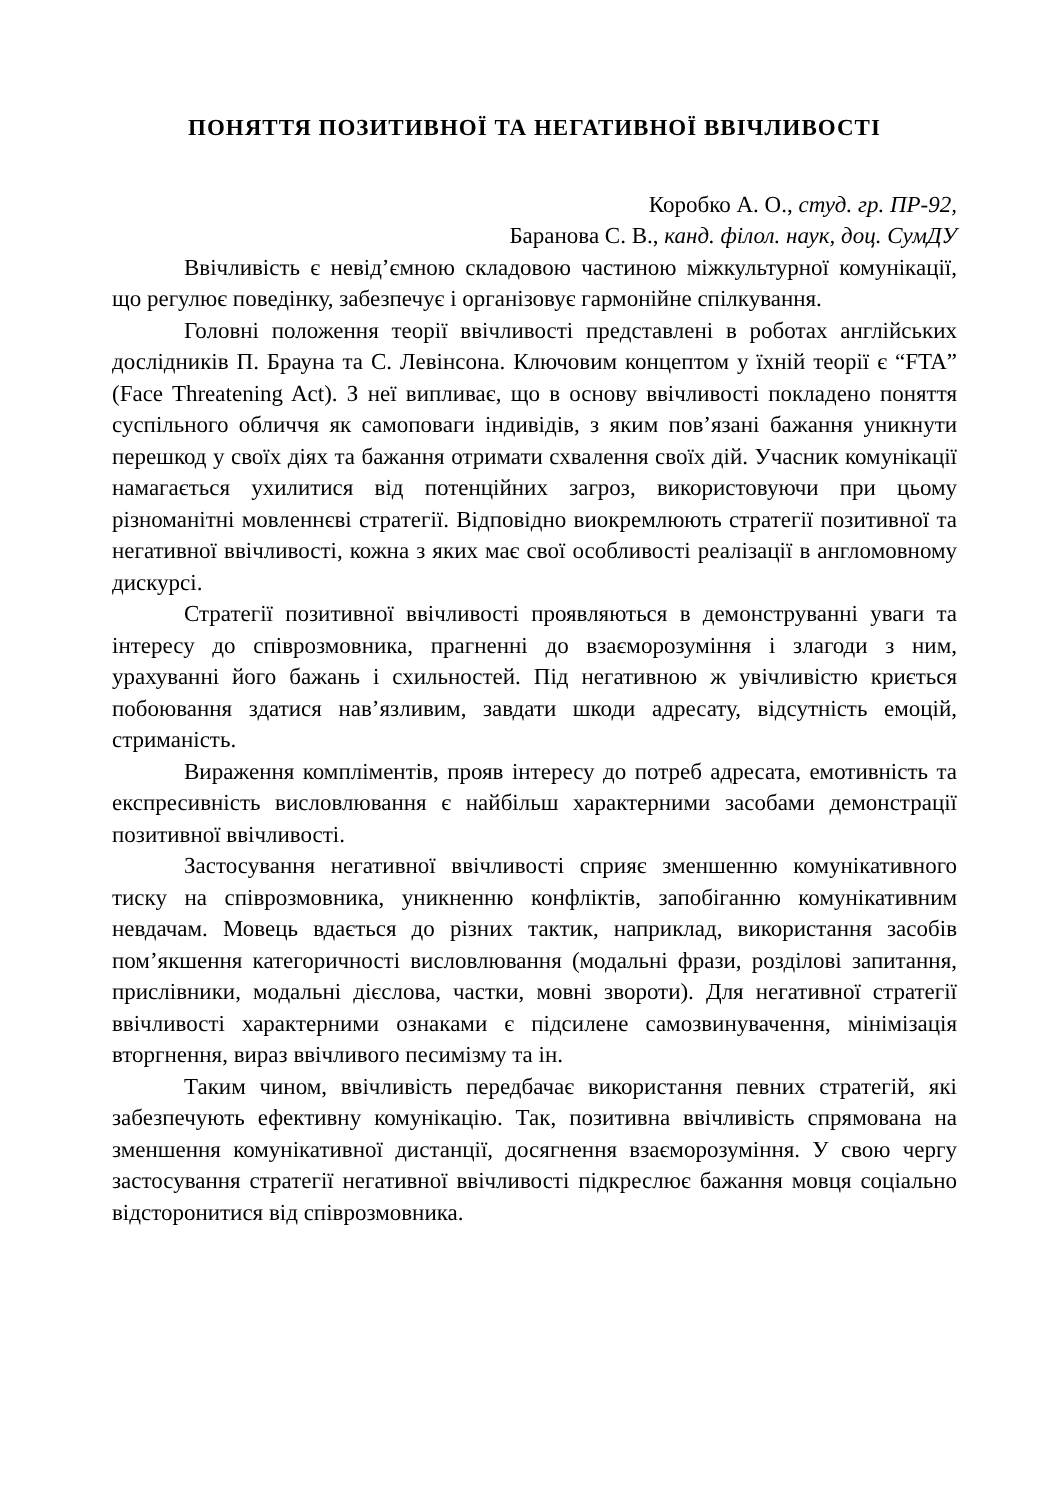ПОНЯТТЯ ПОЗИТИВНОЇ ТА НЕГАТИВНОЇ ВВІЧЛИВОСТІ
Коробко А. О., студ. гр. ПР-92,
Баранова С. В., канд. філол. наук, доц. СумДУ
Ввічливість є невід’ємною складовою частиною міжкультурної комунікації, що регулює поведінку, забезпечує і організовує гармонійне спілкування.
Головні положення теорії ввічливості представлені в роботах англійських дослідників П. Брауна та С. Левінсона. Ключовим концептом у їхній теорії є “FTA” (Face Threatening Act). З неї випливає, що в основу ввічливості покладено поняття суспільного обличчя як самоповаги індивідів, з яким пов’язані бажання уникнути перешкод у своїх діях та бажання отримати схвалення своїх дій. Учасник комунікації намагається ухилитися від потенційних загроз, використовуючи при цьому різноманітні мовленнєві стратегії. Відповідно виокремлюють стратегії позитивної та негативної ввічливості, кожна з яких має свої особливості реалізації в англомовному дискурсі.
Стратегії позитивної ввічливості проявляються в демонструванні уваги та інтересу до співрозмовника, прагненні до взаєморозуміння і злагоди з ним, урахуванні його бажань і схильностей. Під негативною ж увічливістю криється побоювання здатися нав’язливим, завдати шкоди адресату, відсутність емоцій, стриманість.
Вираження компліментів, прояв інтересу до потреб адресата, емотивність та експресивність висловлювання є найбільш характерними засобами демонстрації позитивної ввічливості.
Застосування негативної ввічливості сприяє зменшенню комунікативного тиску на співрозмовника, уникненню конфліктів, запобіганню комунікативним невдачам. Мовець вдається до різних тактик, наприклад, використання засобів пом’якшення категоричності висловлювання (модальні фрази, розділові запитання, прислівники, модальні дієслова, частки, мовні звороти). Для негативної стратегії ввічливості характерними ознаками є підсилене самозвинувачення, мінімізація вторгнення, вираз ввічливого песимізму та ін.
Таким чином, ввічливість передбачає використання певних стратегій, які забезпечують ефективну комунікацію. Так, позитивна ввічливість спрямована на зменшення комунікативної дистанції, досягнення взаєморозуміння. У свою чергу застосування стратегії негативної ввічливості підкреслює бажання мовця соціально відсторонитися від співрозмовника.